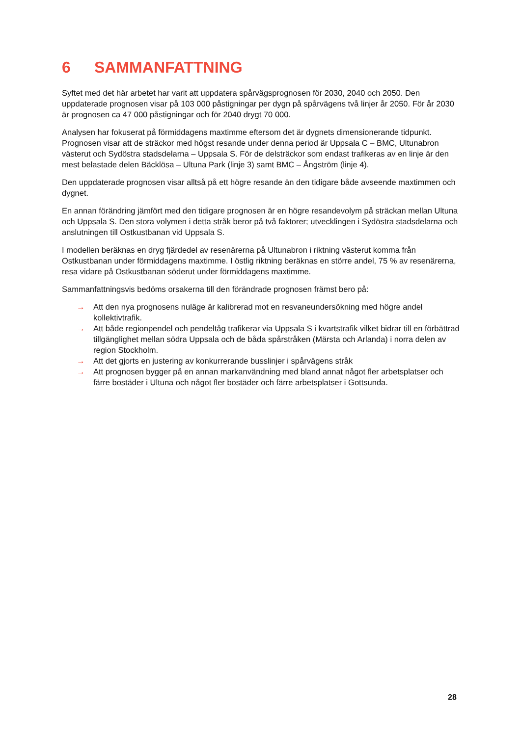6 SAMMANFATTNING
Syftet med det här arbetet har varit att uppdatera spårvägsprognosen för 2030, 2040 och 2050. Den uppdaterade prognosen visar på 103 000 påstigningar per dygn på spårvägens två linjer år 2050. För år 2030 är prognosen ca 47 000 påstigningar och för 2040 drygt 70 000.
Analysen har fokuserat på förmiddagens maxtimme eftersom det är dygnets dimensionerande tidpunkt. Prognosen visar att de sträckor med högst resande under denna period är Uppsala C – BMC, Ultunabron västerut och Sydöstra stadsdelarna – Uppsala S. För de delsträckor som endast trafikeras av en linje är den mest belastade delen Bäcklösa – Ultuna Park (linje 3) samt BMC – Ångström (linje 4).
Den uppdaterade prognosen visar alltså på ett högre resande än den tidigare både avseende maxtimmen och dygnet.
En annan förändring jämfört med den tidigare prognosen är en högre resandevolym på sträckan mellan Ultuna och Uppsala S. Den stora volymen i detta stråk beror på två faktorer; utvecklingen i Sydöstra stadsdelarna och anslutningen till Ostkustbanan vid Uppsala S.
I modellen beräknas en dryg fjärdedel av resenärerna på Ultunabron i riktning västerut komma från Ostkustbanan under förmiddagens maxtimme. I östlig riktning beräknas en större andel, 75 % av resenärerna, resa vidare på Ostkustbanan söderut under förmiddagens maxtimme.
Sammanfattningsvis bedöms orsakerna till den förändrade prognosen främst bero på:
→ Att den nya prognosens nuläge är kalibrerad mot en resvaneundersökning med högre andel kollektivtrafik.
→ Att både regionpendel och pendeltåg trafikerar via Uppsala S i kvartstrafik vilket bidrar till en förbättrad tillgänglighet mellan södra Uppsala och de båda spårstråken (Märsta och Arlanda) i norra delen av region Stockholm.
→ Att det gjorts en justering av konkurrerande busslinjer i spårvägens stråk
→ Att prognosen bygger på en annan markanvändning med bland annat något fler arbetsplatser och färre bostäder i Ultuna och något fler bostäder och färre arbetsplatser i Gottsunda.
28